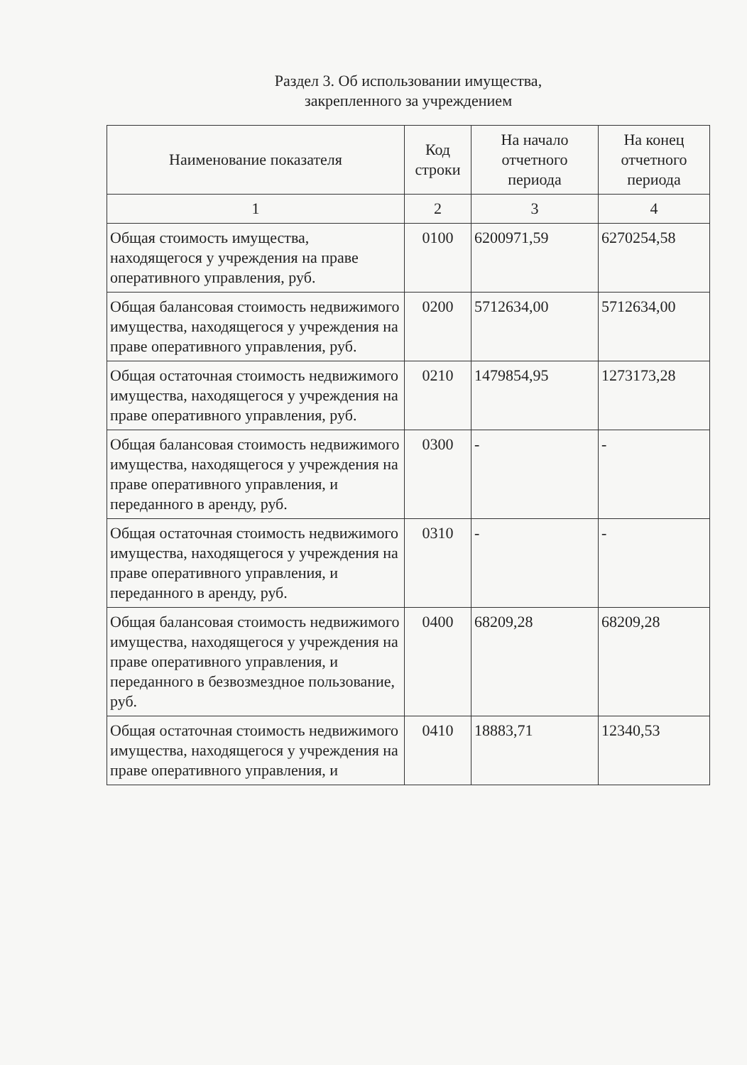Раздел 3. Об использовании имущества,
закрепленного за учреждением
| Наименование показателя | Код строки | На начало отчетного периода | На конец отчетного периода |
| --- | --- | --- | --- |
| 1 | 2 | 3 | 4 |
| Общая стоимость имущества, находящегося у учреждения на праве оперативного управления, руб. | 0100 | 6200971,59 | 6270254,58 |
| Общая балансовая стоимость недвижимого имущества, находящегося у учреждения на праве оперативного управления, руб. | 0200 | 5712634,00 | 5712634,00 |
| Общая остаточная стоимость недвижимого имущества, находящегося у учреждения на праве оперативного управления, руб. | 0210 | 1479854,95 | 1273173,28 |
| Общая балансовая стоимость недвижимого имущества, находящегося у учреждения на праве оперативного управления, и переданного в аренду, руб. | 0300 | - | - |
| Общая остаточная стоимость недвижимого имущества, находящегося у учреждения на праве оперативного управления, и переданного в аренду, руб. | 0310 | - | - |
| Общая балансовая стоимость недвижимого имущества, находящегося у учреждения на праве оперативного управления, и переданного в безвозмездное пользование, руб. | 0400 | 68209,28 | 68209,28 |
| Общая остаточная стоимость недвижимого имущества, находящегося у учреждения на праве оперативного управления, и | 0410 | 18883,71 | 12340,53 |